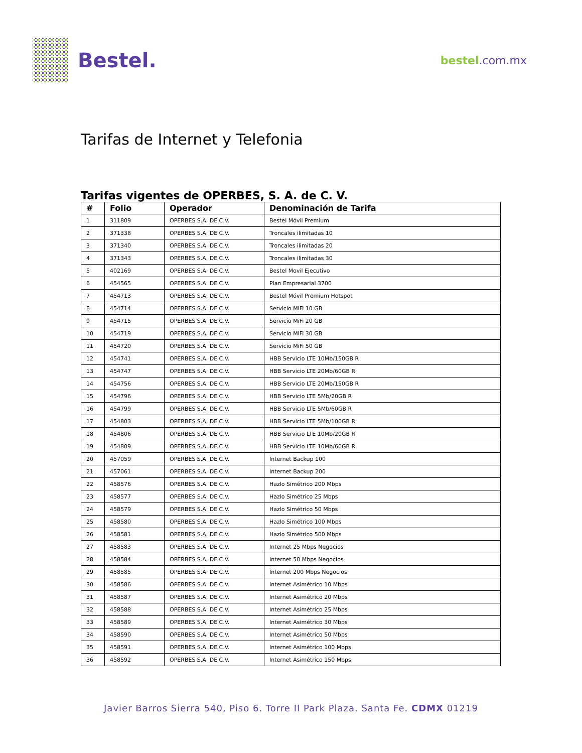Bestel.
bestel.com.mx
Tarifas de Internet y Telefonia
Tarifas vigentes de OPERBES, S. A. de C. V.
| # | Folio | Operador | Denominación de Tarifa |
| --- | --- | --- | --- |
| 1 | 311809 | OPERBES S.A. DE C.V. | Bestel Móvil Premium |
| 2 | 371338 | OPERBES S.A. DE C.V. | Troncales ilimitadas 10 |
| 3 | 371340 | OPERBES S.A. DE C.V. | Troncales ilimitadas 20 |
| 4 | 371343 | OPERBES S.A. DE C.V. | Troncales ilimitadas 30 |
| 5 | 402169 | OPERBES S.A. DE C.V. | Bestel Movil Ejecutivo |
| 6 | 454565 | OPERBES S.A. DE C.V. | Plan Empresarial 3700 |
| 7 | 454713 | OPERBES S.A. DE C.V. | Bestel Móvil Premium Hotspot |
| 8 | 454714 | OPERBES S.A. DE C.V. | Servicio MiFi 10 GB |
| 9 | 454715 | OPERBES S.A. DE C.V. | Servicio MiFi 20 GB |
| 10 | 454719 | OPERBES S.A. DE C.V. | Servicio MiFi 30 GB |
| 11 | 454720 | OPERBES S.A. DE C.V. | Servicio MiFi 50 GB |
| 12 | 454741 | OPERBES S.A. DE C.V. | HBB Servicio LTE 10Mb/150GB R |
| 13 | 454747 | OPERBES S.A. DE C.V. | HBB Servicio LTE 20Mb/60GB R |
| 14 | 454756 | OPERBES S.A. DE C.V. | HBB Servicio LTE 20Mb/150GB R |
| 15 | 454796 | OPERBES S.A. DE C.V. | HBB Servicio LTE 5Mb/20GB R |
| 16 | 454799 | OPERBES S.A. DE C.V. | HBB Servicio LTE 5Mb/60GB R |
| 17 | 454803 | OPERBES S.A. DE C.V. | HBB Servicio LTE 5Mb/100GB R |
| 18 | 454806 | OPERBES S.A. DE C.V. | HBB Servicio LTE 10Mb/20GB R |
| 19 | 454809 | OPERBES S.A. DE C.V. | HBB Servicio LTE 10Mb/60GB R |
| 20 | 457059 | OPERBES S.A. DE C.V. | Internet Backup 100 |
| 21 | 457061 | OPERBES S.A. DE C.V. | Internet Backup 200 |
| 22 | 458576 | OPERBES S.A. DE C.V. | Hazlo Simétrico 200 Mbps |
| 23 | 458577 | OPERBES S.A. DE C.V. | Hazlo Simétrico 25 Mbps |
| 24 | 458579 | OPERBES S.A. DE C.V. | Hazlo Simétrico 50 Mbps |
| 25 | 458580 | OPERBES S.A. DE C.V. | Hazlo Simétrico 100 Mbps |
| 26 | 458581 | OPERBES S.A. DE C.V. | Hazlo Simétrico 500 Mbps |
| 27 | 458583 | OPERBES S.A. DE C.V. | Internet 25 Mbps Negocios |
| 28 | 458584 | OPERBES S.A. DE C.V. | Internet 50 Mbps Negocios |
| 29 | 458585 | OPERBES S.A. DE C.V. | Internet 200 Mbps Negocios |
| 30 | 458586 | OPERBES S.A. DE C.V. | Internet Asimétrico 10 Mbps |
| 31 | 458587 | OPERBES S.A. DE C.V. | Internet Asimétrico 20 Mbps |
| 32 | 458588 | OPERBES S.A. DE C.V. | Internet Asimétrico 25 Mbps |
| 33 | 458589 | OPERBES S.A. DE C.V. | Internet Asimétrico 30 Mbps |
| 34 | 458590 | OPERBES S.A. DE C.V. | Internet Asimétrico 50 Mbps |
| 35 | 458591 | OPERBES S.A. DE C.V. | Internet Asimétrico 100 Mbps |
| 36 | 458592 | OPERBES S.A. DE C.V. | Internet Asimétrico 150 Mbps |
Javier Barros Sierra 540, Piso 6. Torre II Park Plaza. Santa Fe. CDMX 01219